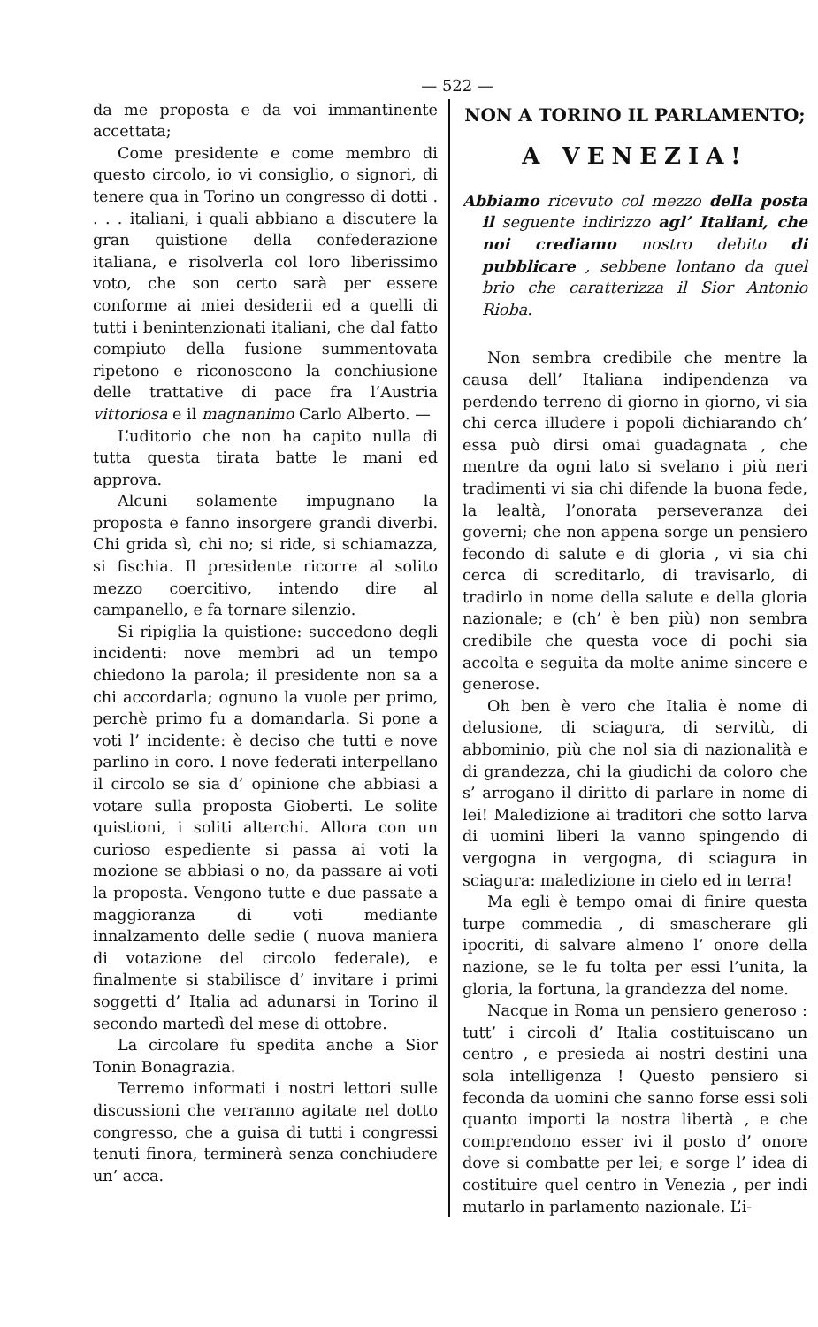— 522 —
da me proposta e da voi immantinente accettata;
Come presidente e come membro di questo circolo, io vi consiglio, o signori, di tenere qua in Torino un congresso di dotti . . . . italiani, i quali abbiano a discutere la gran quistione della confederazione italiana, e risolverla col loro liberissimo voto, che son certo sarà per essere conforme ai miei desiderii ed a quelli di tutti i benintenzionati italiani, che dal fatto compiuto della fusione summentovata ripetono e riconoscono la conchiusione delle trattative di pace fra l’Austria vittoriosa e il magnanimo Carlo Alberto. —
L’uditorio che non ha capito nulla di tutta questa tirata batte le mani ed approva.
Alcuni solamente impugnano la proposta e fanno insorgere grandi diverbi. Chi grida sì, chi no; si ride, si schiamazza, si fischia. Il presidente ricorre al solito mezzo coercitivo, intendo dire al campanello, e fa tornare silenzio.
Si ripiglia la quistione: succedono degli incidenti: nove membri ad un tempo chiedono la parola; il presidente non sa a chi accordarla; ognuno la vuole per primo, perchè primo fu a domandarla. Si pone a voti l’ incidente: è deciso che tutti e nove parlino in coro. I nove federati interpellano il circolo se sia d’ opinione che abbiasi a votare sulla proposta Gioberti. Le solite quistioni, i soliti alterchi. Allora con un curioso espediente si passa ai voti la mozione se abbiasi o no, da passare ai voti la proposta. Vengono tutte e due passate a maggioranza di voti mediante innalzamento delle sedie ( nuova maniera di votazione del circolo federale), e finalmente si stabilisce d’ invitare i primi soggetti d’ Italia ad adunarsi in Torino il secondo martedì del mese di ottobre.
La circolare fu spedita anche a Sior Tonin Bonagrazia.
Terremo informati i nostri lettori sulle discussioni che verranno agitate nel dotto congresso, che a guisa di tutti i congressi tenuti finora, terminerà senza conchiudere un’ acca.
NON A TORINO IL PARLAMENTO;
A VENEZIA!
Abbiamo ricevuto col mezzo della posta il seguente indirizzo agl’ Italiani, che noi crediamo nostro debito di pubblicare , sebbene lontano da quel brio che caratterizza il Sior Antonio Rioba.
Non sembra credibile che mentre la causa dell’ Italiana indipendenza va perdendo terreno di giorno in giorno, vi sia chi cerca illudere i popoli dichiarando ch’ essa può dirsi omai guadagnata , che mentre da ogni lato si svelano i più neri tradimenti vi sia chi difende la buona fede, la lealtà, l’onorata perseveranza dei governi; che non appena sorge un pensiero fecondo di salute e di gloria , vi sia chi cerca di screditarlo, di travisarlo, di tradirlo in nome della salute e della gloria nazionale; e (ch’ è ben più) non sembra credibile che questa voce di pochi sia accolta e seguita da molte anime sincere e generose.
Oh ben è vero che Italia è nome di delusione, di sciagura, di servitù, di abbominio, più che nol sia di nazionalità e di grandezza, chi la giudichi da coloro che s’ arrogano il diritto di parlare in nome di lei! Maledizione ai traditori che sotto larva di uomini liberi la vanno spingendo di vergogna in vergogna, di sciagura in sciagura: maledizione in cielo ed in terra!
Ma egli è tempo omai di finire questa turpe commedia , di smascherare gli ipocriti, di salvare almeno l’ onore della nazione, se le fu tolta per essi l’unita, la gloria, la fortuna, la grandezza del nome.
Nacque in Roma un pensiero generoso : tutt’ i circoli d’ Italia costituiscano un centro , e presieda ai nostri destini una sola intelligenza ! Questo pensiero si feconda da uomini che sanno forse essi soli quanto importi la nostra libertà , e che comprendono esser ivi il posto d’ onore dove si combatte per lei; e sorge l’ idea di costituire quel centro in Venezia , per indi mutarlo in parlamento nazionale. L’i-